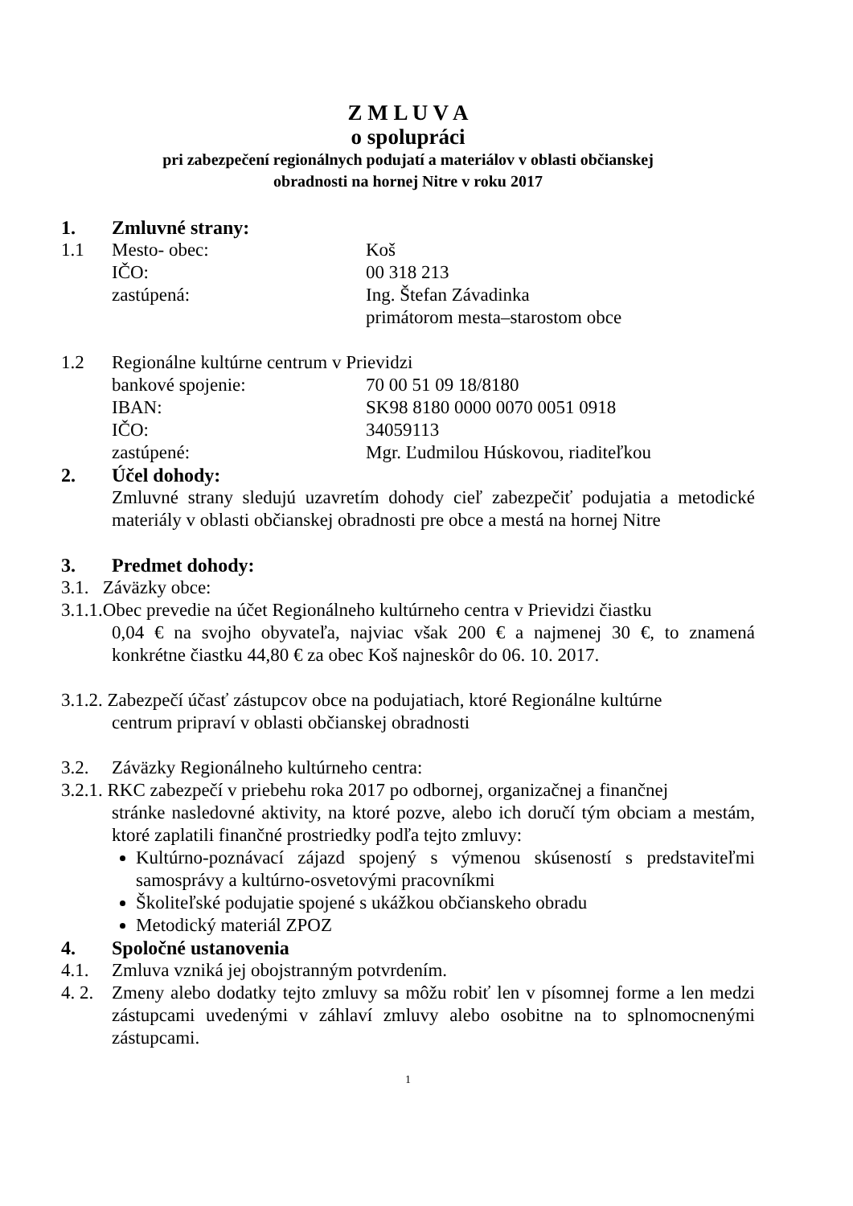Z M L U V A
o spolupráci
pri zabezpečení regionálnych podujatí a materiálov v oblasti občianskej
obradnosti na hornej Nitre v roku 2017
1. Zmluvné strany:
1.1 Mesto- obec: Koš
IČO: 00 318 213
zastúpená: Ing. Štefan Závadinka
primátorom mesta–starostom obce
1.2 Regionálne kultúrne centrum v Prievidzi
bankové spojenie: 70 00 51 09 18/8180
IBAN: SK98 8180 0000 0070 0051 0918
IČO: 34059113
zastúpené: Mgr. Ľudmilou Húskovou, riaditeľkou
2. Účel dohody:
Zmluvné strany sledujú uzavretím dohody cieľ zabezpečiť podujatia a metodické materiály v oblasti občianskej obradnosti pre obce a mestá na hornej Nitre
3. Predmet dohody:
3.1. Záväzky obce:
3.1.1.Obec prevedie na účet Regionálneho kultúrneho centra v Prievidzi čiastku
0,04 € na svojho obyvateľa, najviac však 200 € a najmenej 30 €, to znamená konkrétne čiastku 44,80 € za obec Koš najneskôr do 06. 10. 2017.
3.1.2. Zabezpečí účasť zástupcov obce na podujatiach, ktoré Regionálne kultúrne
centrum pripraví v oblasti občianskej obradnosti
3.2. Záväzky Regionálneho kultúrneho centra:
3.2.1. RKC zabezpečí v priebehu roka 2017 po odbornej, organizačnej a finančnej
stránke nasledovné aktivity, na ktoré pozve, alebo ich doručí tým obciam a mestám, ktoré zaplatili finančné prostriedky podľa tejto zmluvy:
Kultúrno-poznávací zájazd spojený s výmenou skúseností s predstaviteľmi samosprávy a kultúrno-osvetovými pracovníkmi
Školiteľské podujatie spojené s ukážkou občianskeho obradu
Metodický materiál ZPOZ
4. Spoločné ustanovenia
4.1. Zmluva vzniká jej obojstranným potvrdením.
4. 2. Zmeny alebo dodatky tejto zmluvy sa môžu robiť len v písomnej forme a len medzi zástupcami uvedenými v záhlaví zmluvy alebo osobitne na to splnomocnenými zástupcami.
1